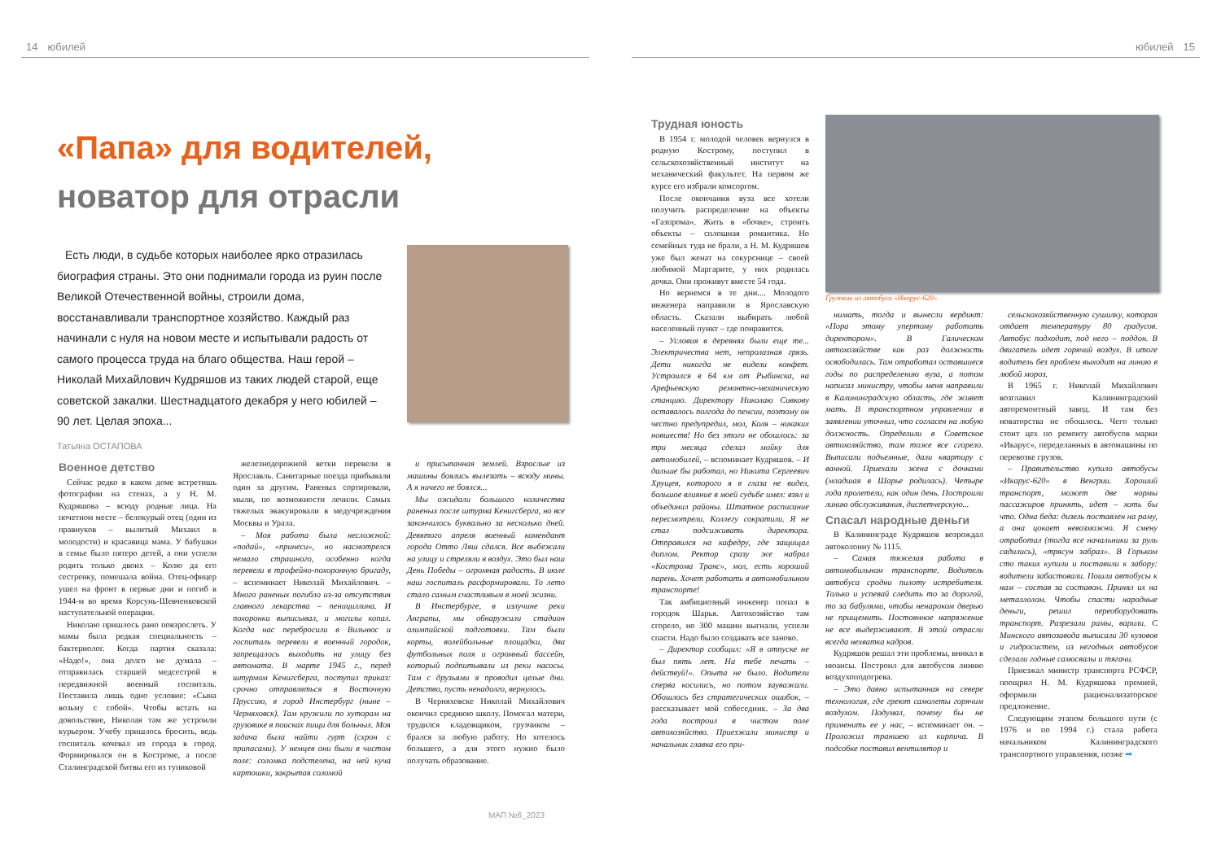14 юбилей
«Папа» для водителей,
новатор для отрасли
Есть люди, в судьбе которых наиболее ярко отразилась биография страны. Это они поднимали города из руин после Великой Отечественной войны, строили дома, восстанавливали транспортное хозяйство. Каждый раз начинали с нуля на новом месте и испытывали радость от самого процесса труда на благо общества. Наш герой – Николай Михайлович Кудряшов из таких людей старой, еще советской закалки. Шестнадцатого декабря у него юбилей – 90 лет. Целая эпоха...
Татьяна ОСТАПОВА
Военное детство
Сейчас редко в каком доме встретишь фотографии на стенах, а у Н. М. Кудряшова – всюду родные лица. На почетном месте – белокурый отец (один из правнуков – вылитый Михаил в молодости) и красавица мама. У бабушки в семье было пятеро детей, а они успели родить только двоих – Колю да его сестренку, помешала война. Отец-офицер ушел на фронт в первые дни и погиб в 1944-м во время Корсунь-Шевченковской наступательной операции.
Николаю пришлось рано повзрослеть. У мамы была редкая специальность – бактериолог. Когда партия сказала: «Надо!», она долго не думала – отправилась старшей медсестрой в передвижной военный госпиталь. Поставила лишь одно условие: «Сына возьму с собой». Чтобы встать на довольствие, Николая там же устроили курьером. Учебу пришлось бросить, ведь госпиталь кочевал из города в город. Формировался он в Костроме, а после Сталинградской битвы его из тупиковой
железнодорожной ветки перевели в Ярославль. Санитарные поезда прибывали один за другим. Раненых сортировали, мыли, по возможности лечили. Самых тяжелых эвакуировали в медучреждения Москвы и Урала.
– Моя работа была несложной: «подай», «принеси», но насмотрелся немало страшного, особенно когда перевели в трофейно-похоронную бригаду, – вспоминает Николай Михайлович. – Много раненых погибло из-за отсутствия главного лекарства – пенициллина. И похоронки выписывал, и могилы копал. Когда нас перебросили в Вильнюс и госпиталь перевели в военный городок, запрещалось выходить на улицу без автомата. В марте 1945 г., перед штурмом Кенигсберга, поступил приказ: срочно отправляться в Восточную Пруссию, в город Инстербург (ныне – Черняховск). Там кружили по хуторам на грузовике в поисках пищи для больных. Моя задача была найти гурт (схрон с припасами). У немцев они были в чистом поле: соломка подстелена, на ней куча картошки, закрытая соломой
и присыпанная землей. Взрослые из машины боялись вылезать – всюду мины. А я ничего не боялся...
Мы ожидали большого количества раненых после штурма Кенигсберга, но все закончилось буквально за несколько дней. Девятого апреля военный комендант города Отто Ляш сдался. Все выбежали на улицу и стреляли в воздух. Это был наш День Победы – огромная радость. В июле наш госпиталь расформировали. То лето стало самым счастливым в моей жизни.
В Инстербурге, в излучине реки Анграпы, мы обнаружили стадион олимпийской подготовки. Там были корты, волейбольные площадки, два футбольных поля и огромный бассейн, который подпитывали из реки насосы. Там с друзьями я проводил целые дни. Детство, пусть ненадолго, вернулось.
В Черняховске Николай Михайлович окончил среднюю школу. Помогал матери, трудился кладовщиком, грузчиком – брался за любую работу. Но хотелось большего, а для этого нужно было получать образование.
МАП №6_2023
юбилей 15
Трудная юность
В 1954 г. молодой человек вернулся в родную Кострому, поступил в сельскохозяйственный институт на механический факультет. На первом же курсе его избрали комсоргом.
После окончания вуза все хотели получить распределение на объекты «Газпрома». Жить в «бочке», строить объекты – сплошная романтика. Но семейных туда не брали, а Н. М. Кудряшов уже был женат на сокурснице – своей любимой Маргарите, у них родилась дочка. Они проживут вместе 54 года.
Но вернемся в те дни.... Молодого инженера направили в Ярославскую область. Сказали выбирать любой населенный пункт – где понравится.
– Условия в деревнях были еще те... Электричества нет, непролазная грязь. Дети никогда не видели конфет. Устроился в 64 км от Рыбинска, на Арефьевскую ремонтно-механическую станцию. Директору Николаю Сивкову оставалось полгода до пенсии, поэтому он честно предупредил, мол, Коля – никаких новшеств! Но без этого не обошлось: за три месяца сделал мойку для автомобилей, – вспоминает Кудряшов. – И дальше бы работал, но Никита Сергеевич Хрущев, которого я в глаза не видел, большое влияние в моей судьбе имел: взял и объединил районы. Штатное расписание пересмотрели. Коллегу сократили. Я не стал подсиживать директора. Отправился на кафедру, где защищал диплом. Ректор сразу же набрал «Кострома Транс», мол, есть хороший парень. Хочет работать в автомобильном транспорте!
Так амбициозный инженер попал в городок Шарья. Автохозяйство там сгорело, но 300 машин выгнали, успели спасти. Надо было создавать все заново.
– Директор сообщил: «Я в отпуске не был пять лет. На тебе печать – действуй!». Опыта не было. Водители сперва косились, но потом зауважали. Обошлось без стратегических ошибок, – рассказывает мой собеседник. – За два года построил в чистом поле автохозяйство. Приезжали министр и начальник главка его при-
Грузовик из автобуса «Икарус-620»
нимать, тогда и вынесли вердикт: «Пора этому упертому работать директором». В Галическом автохозяйстве как раз должность освободилась. Там отработал оставшиеся годы по распределению вуза, а потом написал министру, чтобы меня направили в Калининградскую область, где живет мать. В транспортном управлении в заявлении уточнил, что согласен на любую должность. Определили в Советское автохозяйство, там тоже все сгорело. Выписали подъемные, дали квартиру с ванной. Приехали жена с дочками (младшая в Шарье родилась). Четыре года пролетели, как один день. Построили линию обслуживания, диспетчерскую...
Спасал народные деньги
В Калининграде Кудряшов возрождал автоколонну № 1115.
– Самая тяжелая работа в автомобильном транспорте. Водитель автобуса сродни пилоту истребителя. Только и успевай следить то за дорогой, то за бабулями, чтобы ненароком дверью не прищемить. Постоянное напряжение не все выдерживают. В этой отрасли всегда нехватка кадров.
Кудряшов решал эти проблемы, вникал в нюансы. Построил для автобусов линию воздухоподогрева.
– Это давно испытанная на севере технология, где греют самолеты горячим воздухом. Подумал, почему бы не применить ее у нас, – вспоминает он. – Проложил траншею из кирпича. В подсобке поставил вентилятор и
сельскохозяйственную сушилку, которая отдает температуру 80 градусов. Автобус подходит, под него – поддон. В двигатель идет горячий воздух. В итоге водитель без проблем выходит на линию в любой мороз.
В 1965 г. Николай Михайлович возглавил Калининградский авторемонтный завод. И там без новаторства не обошлось. Чего только стоит цех по ремонту автобусов марки «Икарус», переделанных в автомашины по перевозке грузов.
– Правительство купило автобусы «Икарус-620» в Венгрии. Хороший транспорт, может две нормы пассажиров принять, идет – хоть бы что. Одна беда: дизель поставлен на раму, а она цокает невозможно. Я смену отработал (тогда все начальники за руль садились), «трясун забрал». В Горьком сто таких купили и поставили к забору: водители забастовали. Пошли автобусы к нам – состав за составом. Принял их на металлолом. Чтобы спасти народные деньги, решил переоборудовать транспорт. Разрезали рамы, варили. С Минского автозавода выписали 30 кузовов и гидросистем, из негодных автобусов сделали годные самосвалы и тягачи.
Приезжал министр транспорта РСФСР, поощрил Н. М. Кудряшова премией, оформили рационализаторское предложение.
Следующим этапом большого пути (с 1976 и по 1994 г.) стала работа начальником Калининградского транспортного управления, позже ➡